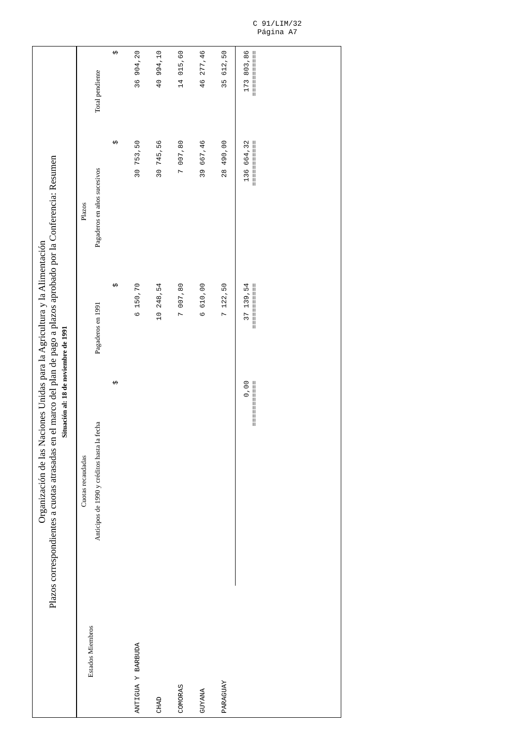C 91/LIM/32
Página A7
Organización de las Naciones Unidas para la Agricultura y la Alimentación
Plazos correspondientes a cuotas atrasadas en el marco del plan de pago a plazos aprobado por la Conferencia: Resumen
Situación al: 18 de noviembre de 1991
| Estados Miembros | Cuotas recaudadas | Plazos | | |
| --- | --- | --- | --- | --- |
| | Anticipos de 1990 y créditos hasta la fecha | Pagaderos en 1991 | Pagaderos en años sucesivos | Total pendiente |
| | $ | $ | $ | $ |
| ANTIGUA Y BARBUDA | | 6 150,70 | 30 753,50 | 36 904,20 |
| CHAD | | 10 248,54 | 30 745,56 | 40 994,10 |
| COMORAS | | 7 007,80 | 7 007,80 | 14 015,60 |
| GUYANA | | 6 610,00 | 39 667,46 | 46 277,46 |
| PARAGUAY | | 7 122,50 | 28 490,00 | 35 612,50 |
| | 0,00 =========== | 37 139,54 =========== | 136 664,32 =========== | 173 803,86 =========== |